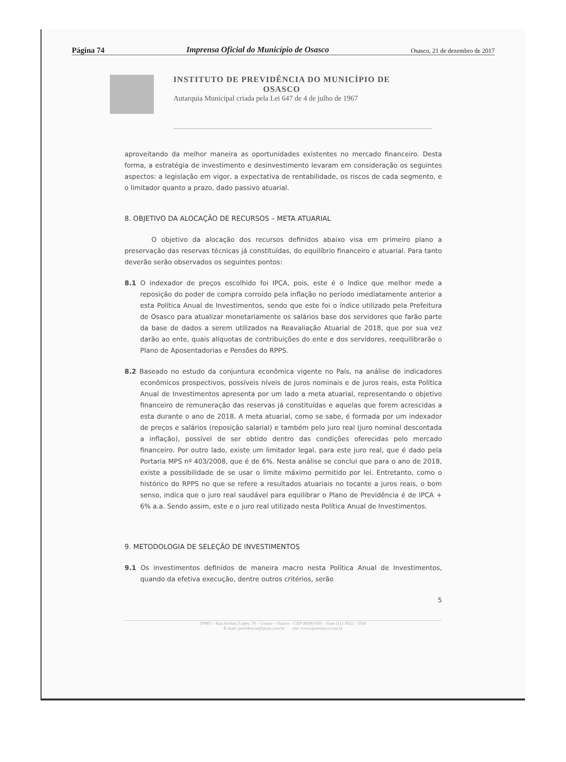Página 74 Imprensa Oficial do Município de Osasco Osasco, 21 de dezembro de 2017
INSTITUTO DE PREVIDÊNCIA DO MUNICÍPIO DE
OSASCO
Autarquia Municipal criada pela Lei 647 de 4 de julho de 1967
aproveitando da melhor maneira as oportunidades existentes no mercado financeiro. Desta forma, a estratégia de investimento e desinvestimento levaram em consideração os seguintes aspectos: a legislação em vigor, a expectativa de rentabilidade, os riscos de cada segmento, e o limitador quanto a prazo, dado passivo atuarial.
8. OBJETIVO DA ALOCAÇÃO DE RECURSOS – META ATUARIAL
O objetivo da alocação dos recursos definidos abaixo visa em primeiro plano a preservação das reservas técnicas já constituídas, do equilíbrio financeiro e atuarial. Para tanto deverão serão observados os seguintes pontos:
8.1 O indexador de preços escolhido foi IPCA, pois, este é o índice que melhor mede a reposição do poder de compra corroído pela inflação no período imediatamente anterior a esta Política Anual de Investimentos, sendo que este foi o índice utilizado pela Prefeitura de Osasco para atualizar monetariamente os salários base dos servidores que farão parte da base de dados a serem utilizados na Reavaliação Atuarial de 2018, que por sua vez darão ao ente, quais alíquotas de contribuições do ente e dos servidores, reequilibrarão o Plano de Aposentadorias e Pensões do RPPS.
8.2 Baseado no estudo da conjuntura econômica vigente no País, na análise de indicadores econômicos prospectivos, possíveis níveis de juros nominais e de juros reais, esta Política Anual de Investimentos apresenta por um lado a meta atuarial, representando o objetivo financeiro de remuneração das reservas já constituídas e aquelas que forem acrescidas a esta durante o ano de 2018. A meta atuarial, como se sabe, é formada por um indexador de preços e salários (reposição salarial) e também pelo juro real (juro nominal descontada a inflação), possível de ser obtido dentro das condições oferecidas pelo mercado financeiro. Por outro lado, existe um limitador legal, para este juro real, que é dado pela Portaria MPS nº 403/2008, que é de 6%. Nesta análise se conclui que para o ano de 2018, existe a possibilidade de se usar o limite máximo permitido por lei. Entretanto, como o histórico do RPPS no que se refere a resultados atuariais no tocante a juros reais, o bom senso, indica que o juro real saudável para equilibrar o Plano de Previdência é de IPCA + 6% a.a. Sendo assim, este e o juro real utilizado nesta Política Anual de Investimentos.
9. METODOLOGIA DE SELEÇÃO DE INVESTIMENTOS
9.1 Os investimentos definidos de maneira macro nesta Política Anual de Investimentos, quando da efetiva execução, dentre outros critérios, serão
5
IPMO – Rua Avelino Lopes, 70 – Centro – Osasco – CEP 06090-030 – Fone (11) 3652 – 5566
E-mail: presidencia@ipmo.com.br site: www.ipmosasco.com.br